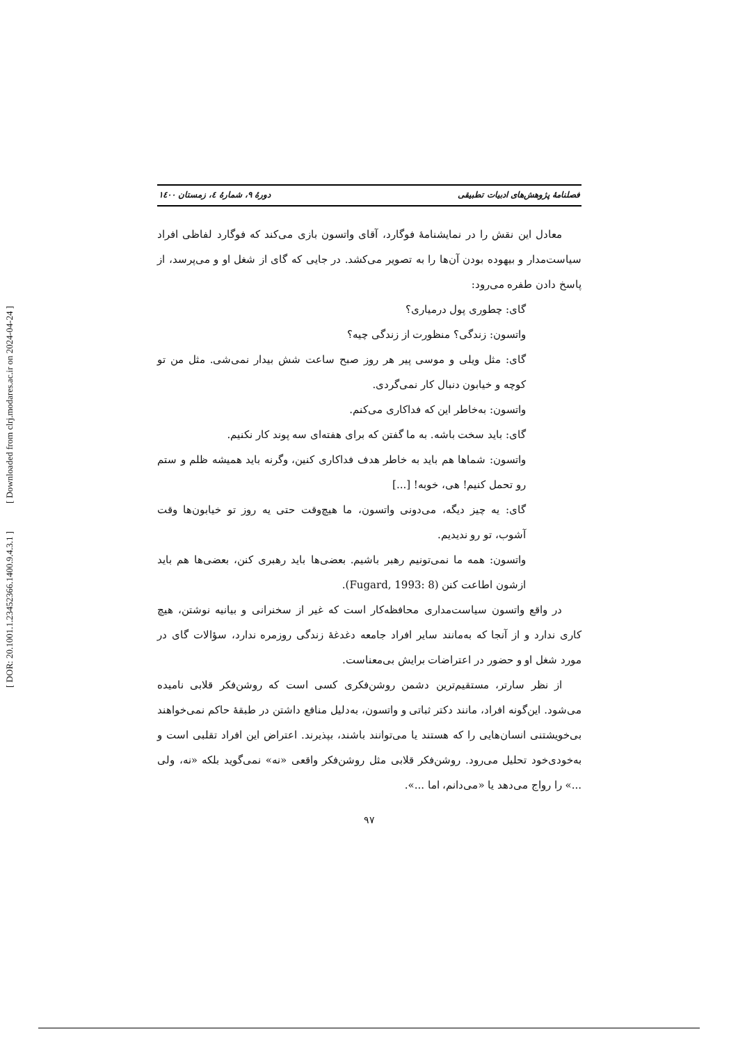[ Downloaded from clrj.modares.ac.ir on 2024-04-24 ]
[ DOR: 20.1001.1.23452366.1400.9.4.3.1 ]
فصلنامهٔ پژوهش‌های ادبیات تطبیقی دورهٔ ۹، شمارهٔ ٤، زمستان ١٤٠٠
معادل این نقش را در نمایشنامهٔ فوگارد، آقای واتسون بازی می‌کند که فوگارد لفاظی افراد سیاست‌مدار و بیهوده بودن آن‌ها را به تصویر می‌کشد. در جایی که گای از شغل او و می‌پرسد، از پاسخ دادن طفره می‌رود:
گای: چطوری پول درمیاری؟
واتسون: زندگی؟ منظورت از زندگی چیه؟
گای: مثل ویلی و موسی پیر هر روز صبح ساعت شش بیدار نمی‌شی. مثل من تو کوچه و خیابون دنبال کار نمی‌گردی.
واتسون: به‌خاطر این که فداکاری می‌کنم.
گای: باید سخت باشه. به ما گفتن که برای هفته‌ای سه پوند کار نکنیم.
واتسون: شماها هم باید به خاطر هدف فداکاری کنین، وگرنه باید همیشه ظلم و ستم رو تحمل کنیم! هی، خوبه! [...]
گای: یه چیز دیگه، می‌دونی واتسون، ما هیچ‌وقت حتی یه روز تو خیابون‌ها وقت آشوب، تو رو ندیدیم.
واتسون: همه ما نمی‌تونیم رهبر باشیم. بعضی‌ها باید رهبری کنن، بعضی‌ها هم باید ازشون اطاعت کنن (Fugard, 1993: 8).
در واقع واتسون سیاست‌مداری محافظه‌کار است که غیر از سخنرانی و بیانیه نوشتن، هیچ کاری ندارد و از آنجا که به‌مانند سایر افراد جامعه دغدغهٔ زندگی روزمره ندارد، سؤالات گای در مورد شغل او و حضور در اعتراضات برایش بی‌معناست.
از نظر سارتر، مستقیم‌ترین دشمن روشن‌فکری کسی است که روشن‌فکر قلابی نامیده می‌شود. این‌گونه افراد، مانند دکتر ثباتی و واتسون، به‌دلیل منافع داشتن در طبقهٔ حاکم نمی‌خواهند بی‌خویشتنی انسان‌هایی را که هستند یا می‌توانند باشند، بپذیرند. اعتراض این افراد تقلبی است و به‌خودی‌خود تحلیل می‌رود. روشن‌فکر قلابی مثل روشن‌فکر واقعی «نه» نمی‌گوید بلکه «نه، ولی ...» را رواج می‌دهد یا «می‌دانم، اما ...».
۹۷